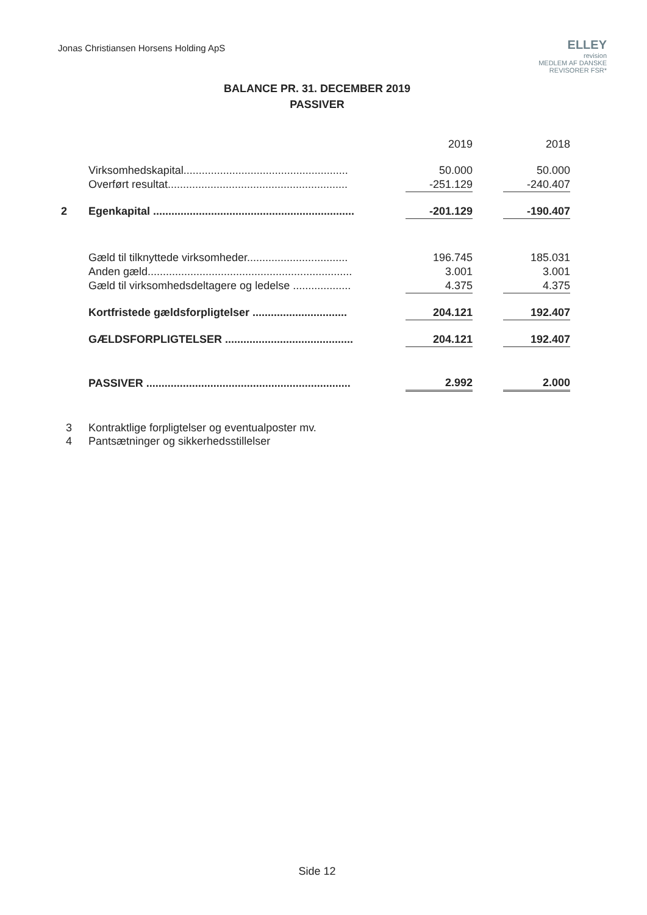Jonas Christiansen Horsens Holding ApS
ELLEY
revision
MEDLEM AF DANSKE REVISORER FSR*
BALANCE PR. 31. DECEMBER 2019
PASSIVER
| | | 2019 | | 2018 |
| | Virksomhedskapital...................................................... | 50.000 | | 50.000 |
| | Overført resultat........................................................... | -251.129 | | -240.407 |
| 2 | Egenkapital .................................................................. | -201.129 | | -190.407 |
| | Gæld til tilknyttede virksomheder................................. | 196.745 | | 185.031 |
| | Anden gæld................................................................... | 3.001 | | 3.001 |
| | Gæld til virksomhedsdeltagere og ledelse ................... | 4.375 | | 4.375 |
| | Kortfristede gældsforpligtelser ............................... | 204.121 | | 192.407 |
| | GÆLDSFORPLIGTELSER .......................................... | 204.121 | | 192.407 |
| | PASSIVER ................................................................... | 2.992 | | 2.000 |
3 Kontraktlige forpligtelser og eventualposter mv.
4 Pantsætninger og sikkerhedsstillelser
Side 12